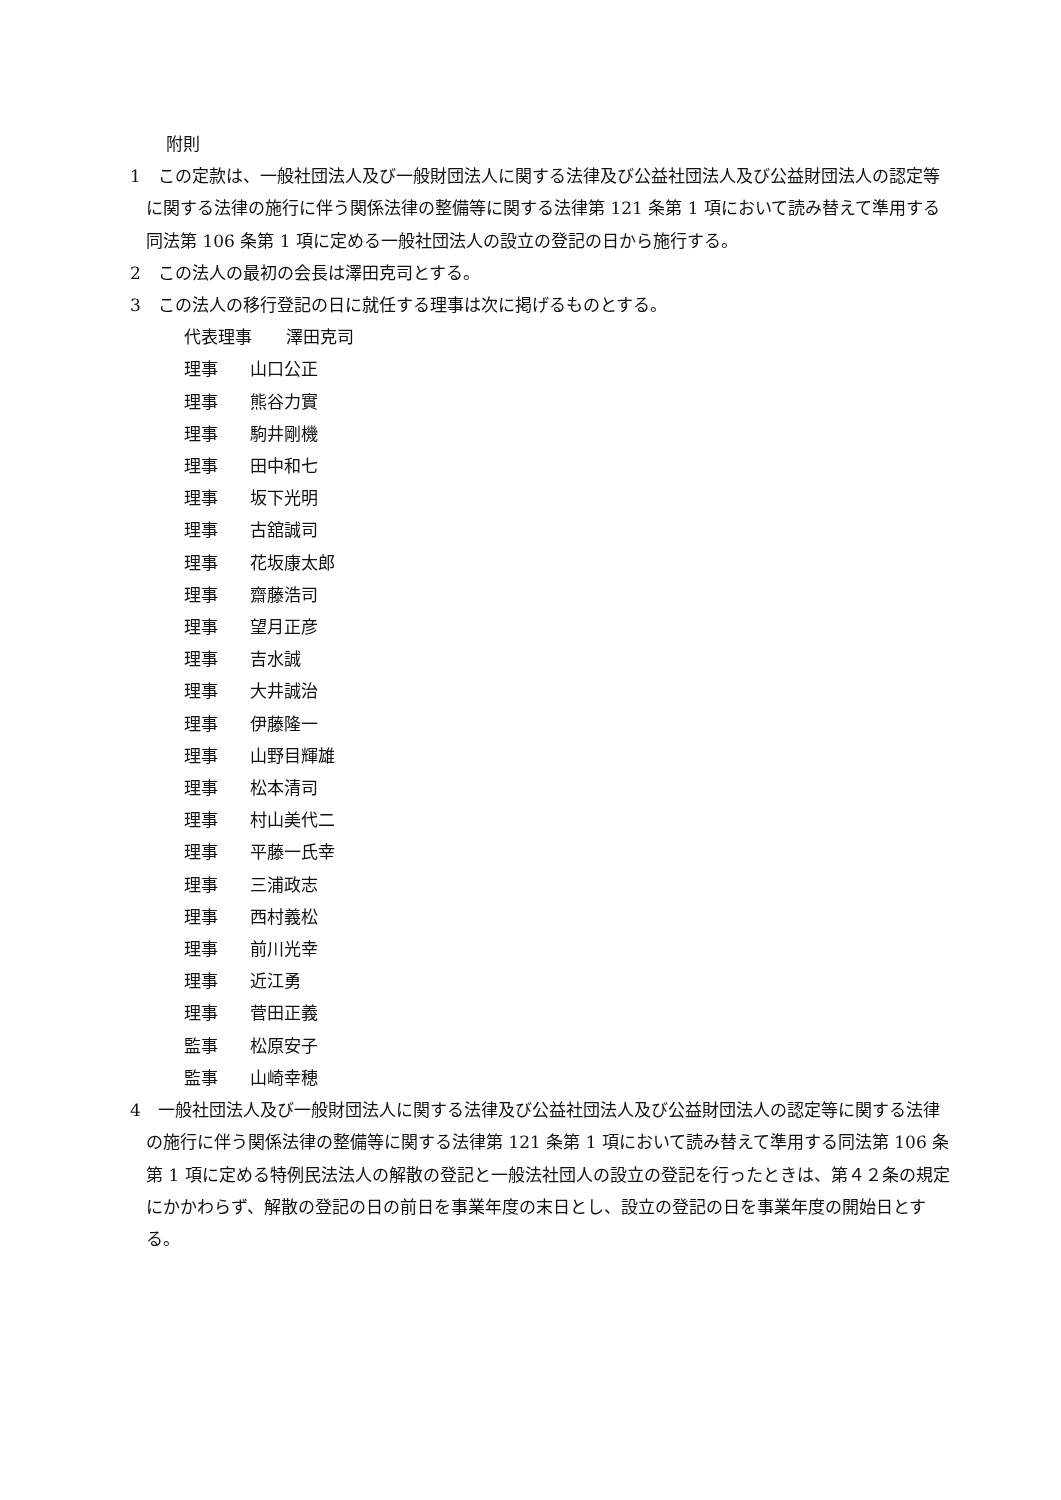附則
1　この定款は、一般社団法人及び一般財団法人に関する法律及び公益社団法人及び公益財団法人の認定等に関する法律の施行に伴う関係法律の整備等に関する法律第 121 条第 1 項において読み替えて準用する同法第 106 条第 1 項に定める一般社団法人の設立の登記の日から施行する。
2　この法人の最初の会長は澤田克司とする。
3　この法人の移行登記の日に就任する理事は次に掲げるものとする。
代表理事 澤田克司
理事 山口公正
理事 熊谷力實
理事 駒井剛機
理事 田中和七
理事 坂下光明
理事 古舘誠司
理事 花坂康太郎
理事 齋藤浩司
理事 望月正彦
理事 吉水誠
理事 大井誠治
理事 伊藤隆一
理事 山野目輝雄
理事 松本清司
理事 村山美代二
理事 平藤一氏幸
理事 三浦政志
理事 西村義松
理事 前川光幸
理事 近江勇
理事 菅田正義
監事 松原安子
監事 山崎幸穂
4　一般社団法人及び一般財団法人に関する法律及び公益社団法人及び公益財団法人の認定等に関する法律の施行に伴う関係法律の整備等に関する法律第 121 条第 1 項において読み替えて準用する同法第 106 条第 1 項に定める特例民法法人の解散の登記と一般法社団人の設立の登記を行ったときは、第４２条の規定にかかわらず、解散の登記の日の前日を事業年度の末日とし、設立の登記の日を事業年度の開始日とする。